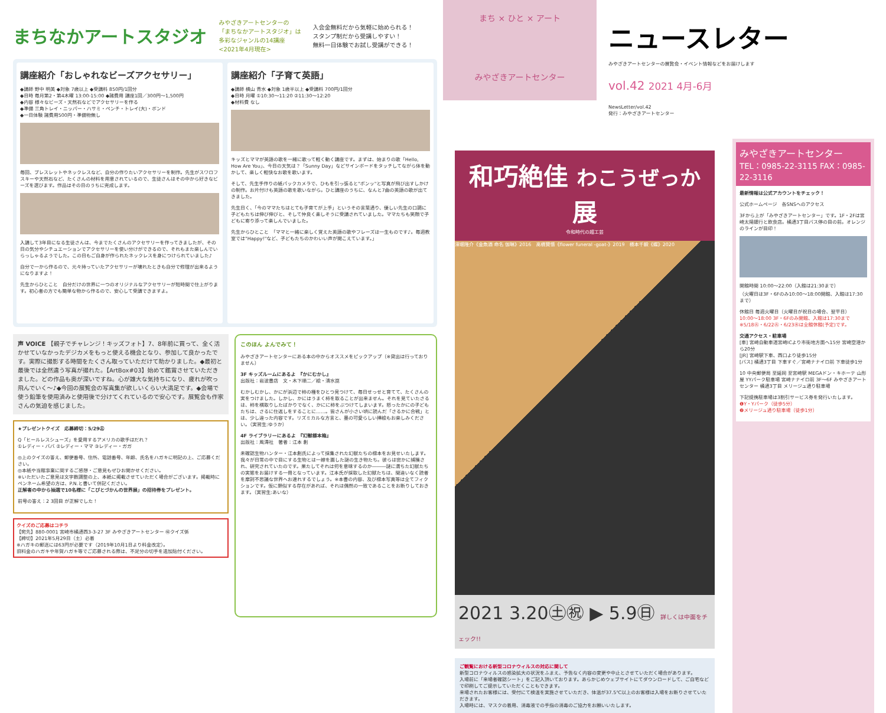まちなかアートスタジオ
みやざきアートセンターの
「まちなかアートスタジオ」は
多彩なジャンルの14講座
<2021年4月現在>
入会金無料だから気軽に始められる！
スタンプ制だから受講しやすい！
無料一日体験でお試し受講ができる！
講座紹介「おしゃれなビーズアクセサリー」
◆講師 野中 明美 ◆対象 7歳以上 ◆受講料 850円/1回分
◆日時 毎月第2・第4木曜 13:00-15:00 ◆諸費用 講座1回／300円〜1,500円
◆内容 様々なビーズ・天然石などでアクセサリーを作る
◆準備 三角トレイ・ニッパー・ハサミ・ペンチ・トレイ(大)・ボンド
◆一日体験 諸費用500円・準備物無し
毎回、ブレスレットやネックレスなど、自分の作りたいアクセサリーを制作。先生がスワロフスキーや天然石など、たくさんの材料を用意されているので、生徒さんはその中から好きなビーズを選びます。作品はその日のうちに完成します。
入講して3年目になる生徒さんは、今までたくさんのアクセサリーを作ってきましたが、その日の気分やシチュエーションでアクセサリーを使い分けができるので、それもまた楽しんでいらっしゃるようでした。この日もご自身が作られたネックレスを身につけられていました♪
自分で一から作るので、元々持っていたアクセサリーが壊れたときも自分で修理が出来るようになりますよ！
先生からひとこと　自分だけの世界に一つのオリジナルなアクセサリーが短時間で仕上がります。初心者の方でも簡単な物から作るので、安心して受講できますよ。
講座紹介「子育て英語」
◆講師 横山 青水 ◆対象 1歳半以上 ◆受講料 700円/1回分
◆日時 月曜 ①10:30〜11:20 ②11:30〜12:20
◆材料費 なし
キッズとママが英語の歌を一緒に歌って軽く動く講座です。まずは、始まりの歌「Hello, How Are You」、今日の天気は？「Sunny Day」などサインボードをタッチしてながら体を動かして、楽しく軽快なお歌を歌います。
そして、先生手作りの紙パックカメラで、ひもを引っ張ると"ポンッ"と写真が飛び出すしかけの制作。お片付けも英語の歌を歌いながら。ひと講座のうちに、なんと7曲の英語の歌が出てきました。
先生日く、「今のママたちはとても子育てが上手」というその言葉通り、優しい先生の口調に子どもたちは伸び伸びと、そして仲良く楽しそうに受講されていました。ママたちも笑顔で子どもに寄り添って楽しんでいました。
先生からひとこと　「ママと一緒に楽しく覚えた英語の歌やフレーズは一生ものです♪。毎週教室では"Happy!"など、子どもたちのかわいい声が聞こえています。」
声 VOICE 【親子でチャレンジ！キッズフォト】7、8年前に買って、全く活かせていなかったデジカメをもっと使える機会となり、参加して良かったです。実際に撮影する時間をたくさん取っていただけて助かりました。◆最初と最後では全然違う写真が撮れた。【ArtBox#03】始めて鑑賞させていただきました。どの作品も奥が深いですね。心が雄大な気持ちになり、疲れが吹っ飛んでいく〜♪◆今回の展覧会の写真集が欲しいくらい大満足です。◆会場で使う鉛筆を使用済みと使用後で分けてくれているので安心です。展覧会も作家さんの気迫を感じました。
★プレゼントクイズ　応募締切：5/29㊏
Q「ヒールレスシューズ」を愛用するアメリカの歌手はだれ？
①レディー・ババ ②レディー・ママ ③レディー・ガガ
◎上のクイズの答え、郵便番号、住所、電話番号、年齢、氏名をハガキに明記の上、ご応募ください。
◎本紙や当館事業に関するご感想・ご意見もぜひお聞かせください。
※いただいたご意見は文字数調整の上、本紙に掲載させていただく場合がございます。掲載時にペンネーム希望の方は、P.N.と書いて併記ください。
正解者の中から抽選で10名様に「こびとづかんの世界展」の招待券をプレゼント。
前号の答え：2 3回目 が正解でした！
クイズのご応募はコチラ
【宛先】880-0001 宮崎市橘通西3-3-27 3F みやざきアートセンター ㊷クイズ係
【締切】2021年5月29日（土）必着
※ハガキの郵送には63円が必要です（2019年10月1日より料金改定）。
旧料金のハガキや年賀ハガキ等でご応募される際は、不足分の切手を追加貼付ください。
このほん よんでみて！
みやざきアートセンターにある本の中からオススメをピックアップ（※貸出は行っておりません）
3F キッズルームにあるよ　『かにむかし』
出版社：岩波書店　文・木下順二／絵・清水崑
むかしむかし、かにが浜辺で柿の種をひとつ見つけて、毎日せっせと育てて、たくさんの実をつけました。しかし、かにはうまく柿を取ることが出来ません。それを見ていたさるは、柿を横取りしたばかりでなく、かにに柿をぶつけてしまいます。怒ったかにの子どもたちは、さるに仕返しをすることに……。皆さんが小さい頃に読んだ「さるかに合戦」とは、少し違った内容です。リズミカルな方言と、墨の可愛らしい挿絵もお楽しみください。（実習生:ゆうか）
4F ライブラリーにあるよ　『幻獣標本箱』
出版社：風濤社　著者：江本 創
未確認生物ハンター・江本創氏によって採集された幻獣たちの標本をお見せいたします。我々が日常の中で目にする生物とは一線を画した謎の生き物たち。彼らは密かに捕獲され、研究されていたのです。果たしてそれは何を意味するのか―――謎に満ちた幻獣たちの実態をお届けする一冊となっています。江本氏が採取した幻獣たちは、間違いなく読者を摩訶不思議な世界へお連れするでしょう。※本書の内容、及び標本写真等は全てフィクションです。仮に類似する存在があれば、それは偶然の一致であることをお断りしておきます。（実習生:あいな）
まち × ひと × アート
みやざきアートセンター
ニュースレター
みやざきアートセンターの展覧会・イベント情報などをお届けします
vol.42 2021 4月-6月
NewsLetter/vol.42
発行：みやざきアートセンター
和巧絶佳 わこうぜっか 展
令和時代の超工芸
深堀隆介《金魚酒 命名 伽琳》2016　髙橋賢悟《flower funeral -goat-》2019　橋本千毅《蝶》2020
2021 3.20㊏㊗ ▶ 5.9㊐ 詳しくは中面をチェック!!
ご観覧における新型コロナウィルスの対応に関して
新型コロナウィルスの感染拡大の状況をふまえ、予告なく内容の変更や中止とさせていただく場合があります。
入場前に「来場者確認シート」をご記入頂いております。あらかじめウェブサイトにてダウンロードして、ご自宅などで印刷してご提示していただくこともできます。
来場されたお客様には、受付にて検温を実施させていただき、体温が37.5℃以上のお客様は入場をお断りさせていただきます。
入場時には、マスクの着用、消毒液での手指の消毒のご協力をお願いいたします。
みやざきアートセンター
TEL：0985-22-3115 FAX：0985-22-3116
最新情報は公式アカウントをチェック！
公式ホームページ　各SNSへのアクセス
3Fから上が「みやざきアートセンター」です。1F・2Fは宮崎太陽銀行と飲食店。橘通3丁目バス停の目の前。オレンジのラインが目印！
開館時間 10:00〜22:00（入館は21:30まで）
（火曜日は3F・6Fのみ10:00〜18:00開館、入館は17:30まで）
休館日 毎週火曜日（火曜日が祝日の場合、翌平日）
10:00〜18:00 3F・6Fのみ開館、入館は17:30まで
※5/18㊋・6/22㊋・6/23㊌は全館休館(予定)です。
交通アクセス・駐車場
[車] 宮崎自動車道宮崎ICより市街地方面へ15分 宮崎空港から20分
[JR] 宮崎駅下車、西口より徒歩15分
[バス] 橘通3丁目 下車すぐ／宮崎ナナイロ前 下車徒歩1分
10 中央郵便局 至延岡 至宮崎駅 MEGAドン・キホーテ 山形屋 YYパーク駐車場 宮崎ナナイロ前 3F〜6F みやざきアートセンター 橘通3丁目 メリージュ通り駐車場
下記提携駐車場は3割引サービス券を発行いたします。
❶Y・Yパーク（徒歩5分）
❷メリージュ通り駐車場（徒歩1分）